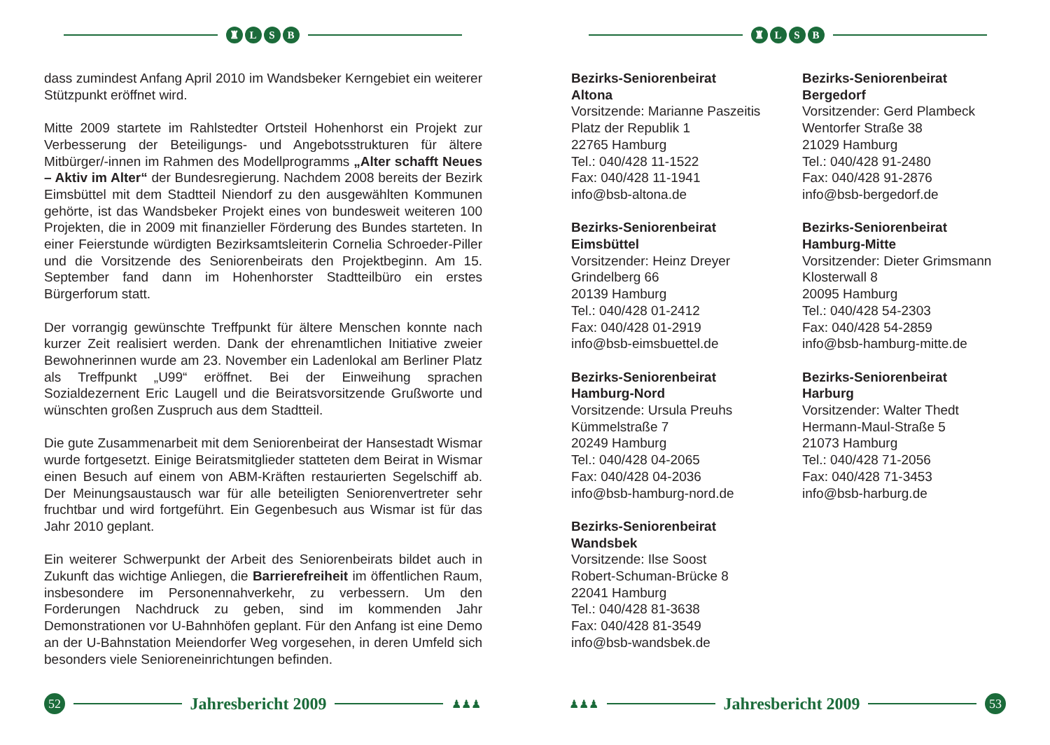♜ LSB
dass zumindest Anfang April 2010 im Wandsbeker Kerngebiet ein weiterer Stützpunkt eröffnet wird.
Mitte 2009 startete im Rahlstedter Ortsteil Hohenhorst ein Projekt zur Verbesserung der Beteiligungs- und Angebotsstrukturen für ältere Mitbürger/-innen im Rahmen des Modellprogramms „Alter schafft Neues – Aktiv im Alter“ der Bundesregierung. Nachdem 2008 bereits der Bezirk Eimsbüttel mit dem Stadtteil Niendorf zu den ausgewählten Kommunen gehörte, ist das Wandsbeker Projekt eines von bundesweit weiteren 100 Projekten, die in 2009 mit finanzieller Förderung des Bundes starteten. In einer Feierstunde würdigten Bezirksamtsleiterin Cornelia Schroeder-Piller und die Vorsitzende des Seniorenbeirats den Projektbeginn. Am 15. September fand dann im Hohenhorster Stadtteilbüro ein erstes Bürgerforum statt.
Der vorrangig gewünschte Treffpunkt für ältere Menschen konnte nach kurzer Zeit realisiert werden. Dank der ehrenamtlichen Initiative zweier Bewohnerinnen wurde am 23. November ein Ladenlokal am Berliner Platz als Treffpunkt „U99“ eröffnet. Bei der Einweihung sprachen Sozialdezernent Eric Laugell und die Beiratsvorsitzende Grußworte und wünschten großen Zuspruch aus dem Stadtteil.
Die gute Zusammenarbeit mit dem Seniorenbeirat der Hansestadt Wismar wurde fortgesetzt. Einige Beiratsmitglieder statteten dem Beirat in Wismar einen Besuch auf einem von ABM-Kräften restaurierten Segelschiff ab. Der Meinungsaustausch war für alle beteiligten Seniorenvertreter sehr fruchtbar und wird fortgeführt. Ein Gegenbesuch aus Wismar ist für das Jahr 2010 geplant.
Ein weiterer Schwerpunkt der Arbeit des Seniorenbeirats bildet auch in Zukunft das wichtige Anliegen, die Barrierefreiheit im öffentlichen Raum, insbesondere im Personennahverkehr, zu verbessern. Um den Forderungen Nachdruck zu geben, sind im kommenden Jahr Demonstrationen vor U-Bahnhöfen geplant. Für den Anfang ist eine Demo an der U-Bahnstation Meiendorfer Weg vorgesehen, in deren Umfeld sich besonders viele Senioreneinrichtungen befinden.
52
Jahresbericht 2009
♟♟♟
♜ LSB
Bezirks-Seniorenbeirat
Altona
Vorsitzende: Marianne Paszeitis
Platz der Republik 1
22765 Hamburg
Tel.: 040/428 11-1522
Fax: 040/428 11-1941
info@bsb-altona.de
Bezirks-Seniorenbeirat
Eimsbüttel
Vorsitzender: Heinz Dreyer
Grindelberg 66
20139 Hamburg
Tel.: 040/428 01-2412
Fax: 040/428 01-2919
info@bsb-eimsbuettel.de
Bezirks-Seniorenbeirat
Hamburg-Nord
Vorsitzende: Ursula Preuhs
Kümmelstraße 7
20249 Hamburg
Tel.: 040/428 04-2065
Fax: 040/428 04-2036
info@bsb-hamburg-nord.de
Bezirks-Seniorenbeirat
Wandsbek
Vorsitzende: Ilse Soost
Robert-Schuman-Brücke 8
22041 Hamburg
Tel.: 040/428 81-3638
Fax: 040/428 81-3549
info@bsb-wandsbek.de
Bezirks-Seniorenbeirat
Bergedorf
Vorsitzender: Gerd Plambeck
Wentorfer Straße 38
21029 Hamburg
Tel.: 040/428 91-2480
Fax: 040/428 91-2876
info@bsb-bergedorf.de
Bezirks-Seniorenbeirat
Hamburg-Mitte
Vorsitzender: Dieter Grimsmann
Klosterwall 8
20095 Hamburg
Tel.: 040/428 54-2303
Fax: 040/428 54-2859
info@bsb-hamburg-mitte.de
Bezirks-Seniorenbeirat
Harburg
Vorsitzender: Walter Thedt
Hermann-Maul-Straße 5
21073 Hamburg
Tel.: 040/428 71-2056
Fax: 040/428 71-3453
info@bsb-harburg.de
♟♟♟
Jahresbericht 2009
53